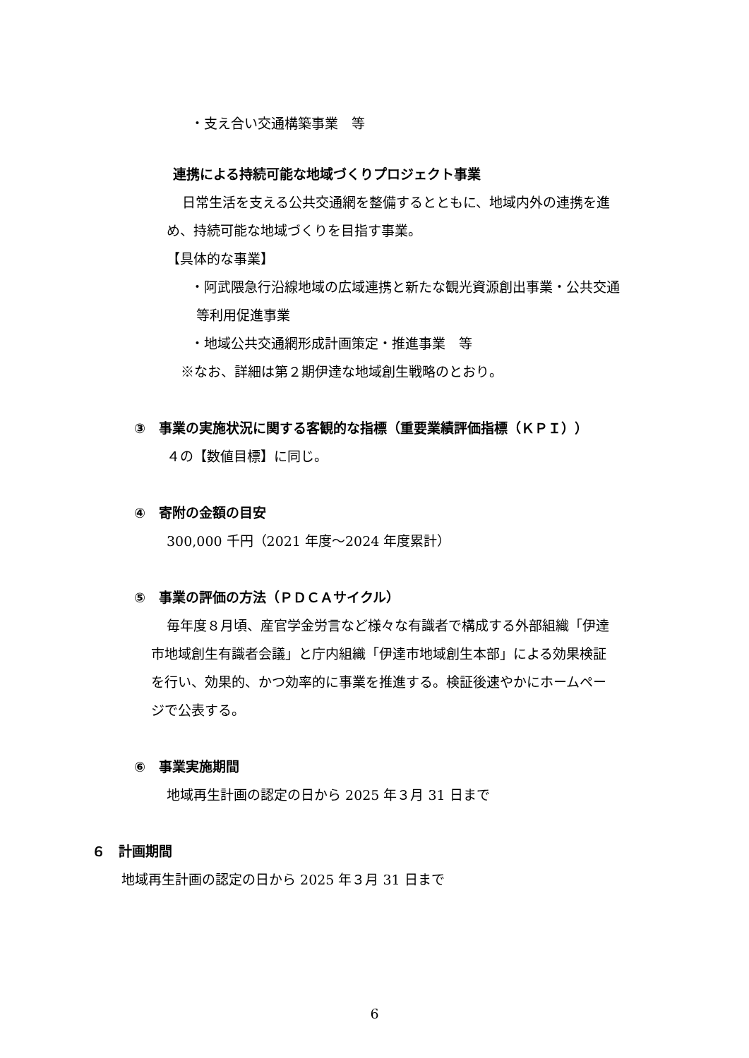・支え合い交通構築事業　等
連携による持続可能な地域づくりプロジェクト事業
日常生活を支える公共交通網を整備するとともに、地域内外の連携を進
め、持続可能な地域づくりを目指す事業。
【具体的な事業】
・阿武隈急行沿線地域の広域連携と新たな観光資源創出事業・公共交通
等利用促進事業
・地域公共交通網形成計画策定・推進事業　等
※なお、詳細は第２期伊達な地域創生戦略のとおり。
③　事業の実施状況に関する客観的な指標（重要業績評価指標（ＫＰＩ））
４の【数値目標】に同じ。
④　寄附の金額の目安
300,000 千円（2021 年度～2024 年度累計）
⑤　事業の評価の方法（ＰＤＣＡサイクル）
毎年度８月頃、産官学金労言など様々な有識者で構成する外部組織「伊達
市地域創生有識者会議」と庁内組織「伊達市地域創生本部」による効果検証
を行い、効果的、かつ効率的に事業を推進する。検証後速やかにホームペー
ジで公表する。
⑥　事業実施期間
地域再生計画の認定の日から 2025 年３月 31 日まで
６　計画期間
地域再生計画の認定の日から 2025 年３月 31 日まで
6